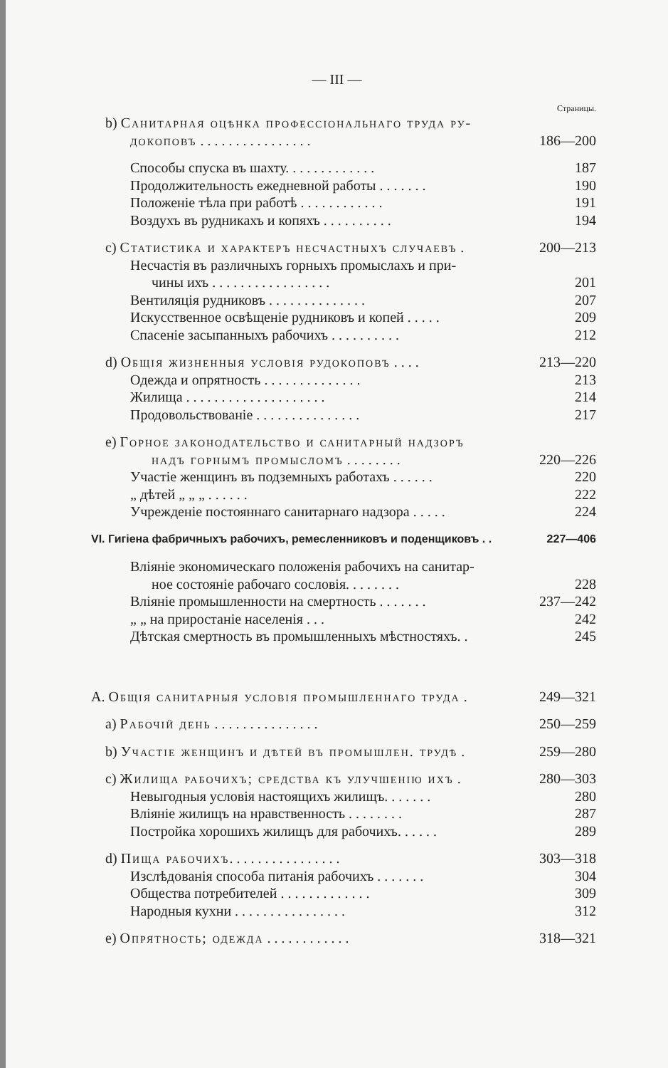— III —
Страницы.
b) Санитарная оцѣнка профессіональнаго труда ру-
докоповъ . . . . . . . . . . . . . . . . 186—200
Способы спуска въ шахту. . . . . . . . . . . . . 187
Продолжительность ежедневной работы . . . . . . . 190
Положеніе тѣла при работѣ . . . . . . . . . . . . 191
Воздухъ въ рудникахъ и копяхъ . . . . . . . . . . 194
c) Статистика и характеръ несчастныхъ случаевъ . 200—213
Несчастія въ различныхъ горныхъ промыслахъ и при-
чины ихъ . . . . . . . . . . . . . . . . . 201
Вентиляція рудниковъ . . . . . . . . . . . . . . 207
Искусственное освѣщеніе рудниковъ и копей . . . . . 209
Спасеніе засыпанныхъ рабочихъ . . . . . . . . . . 212
d) Общія жизненныя условія рудокоповъ . . . . 213—220
Одежда и опрятность . . . . . . . . . . . . . . 213
Жилища . . . . . . . . . . . . . . . . . . . . 214
Продовольствованіе . . . . . . . . . . . . . . . 217
e) Горное законодательство и санитарный надзоръ
надъ горнымъ промысломъ . . . . . . . . 220—226
Участіе женщинъ въ подземныхъ работахъ . . . . . . 220
„ дѣтей „ „ „ . . . . . . 222
Учрежденіе постояннаго санитарнаго надзора . . . . . 224
VI. Гигіена фабричныхъ рабочихъ, ремесленниковъ и поденщиковъ . . 227—406
Вліяніе экономическаго положенія рабочихъ на санитар-
ное состояніе рабочаго сословія. . . . . . . . 228
Вліяніе промышленности на смертность . . . . . . . 237—242
„ „ на приростаніе населенія . . . 242
Дѣтская смертность въ промышленныхъ мѣстностяхъ. . 245
A. Общія санитарныя условія промышленнаго труда . 249—321
a) Рабочій день . . . . . . . . . . . . . . . 250—259
b) Участіе женщинъ и дѣтей въ промышлен. трудѣ . 259—280
c) Жилища рабочихъ; средства къ улучшенію ихъ . 280—303
Невыгодныя условія настоящихъ жилищъ. . . . . . . 280
Вліяніе жилищъ на нравственность . . . . . . . . 287
Постройка хорошихъ жилищъ для рабочихъ. . . . . . 289
d) Пища рабочихъ. . . . . . . . . . . . . . . . 303—318
Изслѣдованія способа питанія рабочихъ . . . . . . . 304
Общества потребителей . . . . . . . . . . . . . 309
Народныя кухни . . . . . . . . . . . . . . . . 312
e) Опрятность; одежда . . . . . . . . . . . . 318—321